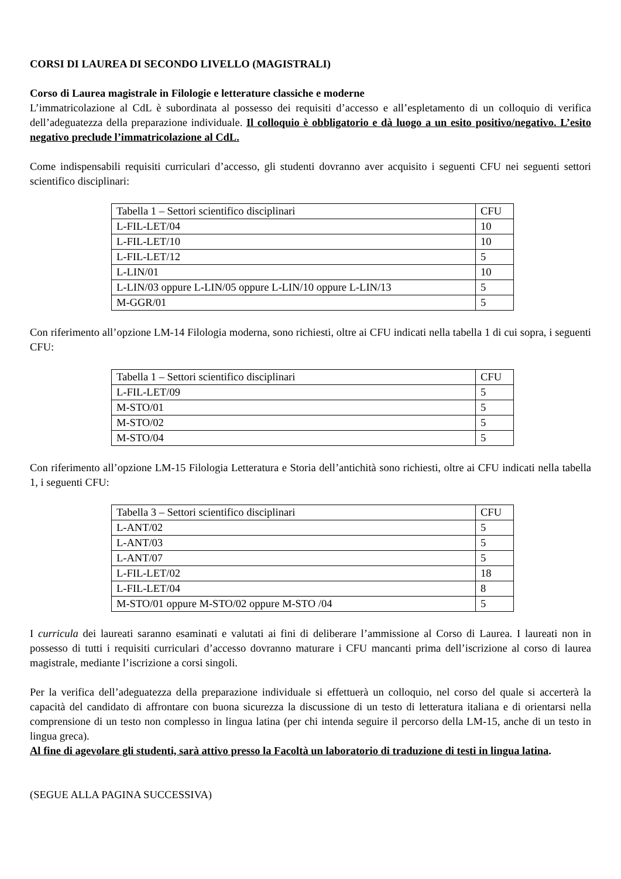CORSI DI LAUREA DI SECONDO LIVELLO (MAGISTRALI)
Corso di Laurea magistrale in Filologie e letterature classiche e moderne
L’immatricolazione al CdL è subordinata al possesso dei requisiti d’accesso e all’espletamento di un colloquio di verifica dell’adeguatezza della preparazione individuale. Il colloquio è obbligatorio e dà luogo a un esito positivo/negativo. L’esito negativo preclude l’immatricolazione al CdL.
Come indispensabili requisiti curriculari d’accesso, gli studenti dovranno aver acquisito i seguenti CFU nei seguenti settori scientifico disciplinari:
| Tabella 1 – Settori scientifico disciplinari | CFU |
| L-FIL-LET/04 | 10 |
| L-FIL-LET/10 | 10 |
| L-FIL-LET/12 | 5 |
| L-LIN/01 | 10 |
| L-LIN/03 oppure L-LIN/05 oppure L-LIN/10 oppure L-LIN/13 | 5 |
| M-GGR/01 | 5 |
Con riferimento all’opzione LM-14 Filologia moderna, sono richiesti, oltre ai CFU indicati nella tabella 1 di cui sopra, i seguenti CFU:
| Tabella 1 – Settori scientifico disciplinari | CFU |
| L-FIL-LET/09 | 5 |
| M-STO/01 | 5 |
| M-STO/02 | 5 |
| M-STO/04 | 5 |
Con riferimento all’opzione LM-15 Filologia Letteratura e Storia dell’antichità sono richiesti, oltre ai CFU indicati nella tabella 1, i seguenti CFU:
| Tabella 3 – Settori scientifico disciplinari | CFU |
| L-ANT/02 | 5 |
| L-ANT/03 | 5 |
| L-ANT/07 | 5 |
| L-FIL-LET/02 | 18 |
| L-FIL-LET/04 | 8 |
| M-STO/01 oppure M-STO/02 oppure M-STO /04 | 5 |
I curricula dei laureati saranno esaminati e valutati ai fini di deliberare l’ammissione al Corso di Laurea. I laureati non in possesso di tutti i requisiti curriculari d’accesso dovranno maturare i CFU mancanti prima dell’iscrizione al corso di laurea magistrale, mediante l’iscrizione a corsi singoli.
Per la verifica dell’adeguatezza della preparazione individuale si effettuerà un colloquio, nel corso del quale si accerterà la capacità del candidato di affrontare con buona sicurezza la discussione di un testo di letteratura italiana e di orientarsi nella comprensione di un testo non complesso in lingua latina (per chi intenda seguire il percorso della LM-15, anche di un testo in lingua greca).
Al fine di agevolare gli studenti, sarà attivo presso la Facoltà un laboratorio di traduzione di testi in lingua latina.
(SEGUE ALLA PAGINA SUCCESSIVA)